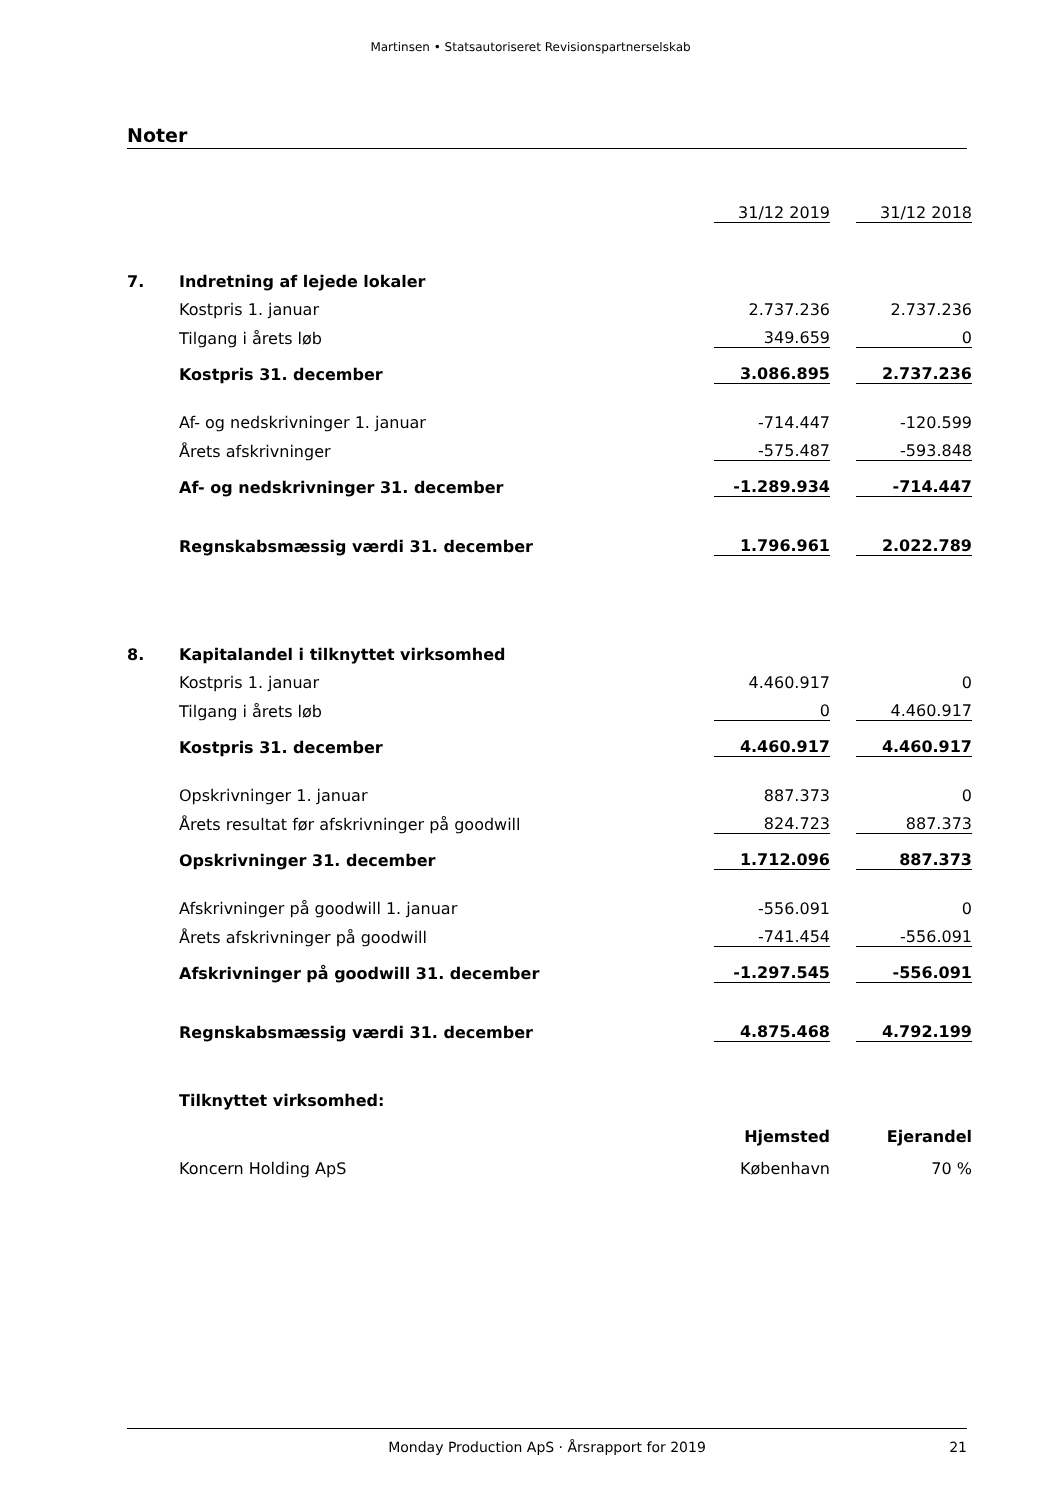Martinsen • Statsautoriseret Revisionspartnerselskab
Noter
| | | 31/12 2019 | | 31/12 2018 |
| 7. | Indretning af lejede lokaler | | | |
| | Kostpris 1. januar | 2.737.236 | | 2.737.236 |
| | Tilgang i årets løb | 349.659 | | 0 |
| | Kostpris 31. december | 3.086.895 | | 2.737.236 |
| | Af- og nedskrivninger 1. januar | -714.447 | | -120.599 |
| | Årets afskrivninger | -575.487 | | -593.848 |
| | Af- og nedskrivninger 31. december | -1.289.934 | | -714.447 |
| | Regnskabsmæssig værdi 31. december | 1.796.961 | | 2.022.789 |
| 8. | Kapitalandel i tilknyttet virksomhed | | | |
| | Kostpris 1. januar | 4.460.917 | | 0 |
| | Tilgang i årets løb | 0 | | 4.460.917 |
| | Kostpris 31. december | 4.460.917 | | 4.460.917 |
| | Opskrivninger 1. januar | 887.373 | | 0 |
| | Årets resultat før afskrivninger på goodwill | 824.723 | | 887.373 |
| | Opskrivninger 31. december | 1.712.096 | | 887.373 |
| | Afskrivninger på goodwill 1. januar | -556.091 | | 0 |
| | Årets afskrivninger på goodwill | -741.454 | | -556.091 |
| | Afskrivninger på goodwill 31. december | -1.297.545 | | -556.091 |
| | Regnskabsmæssig værdi 31. december | 4.875.468 | | 4.792.199 |
| | Tilknyttet virksomhed: | | | |
| | | Hjemsted | | Ejerandel |
| | Koncern Holding ApS | København | | 70 % |
Monday Production ApS · Årsrapport for 2019 21